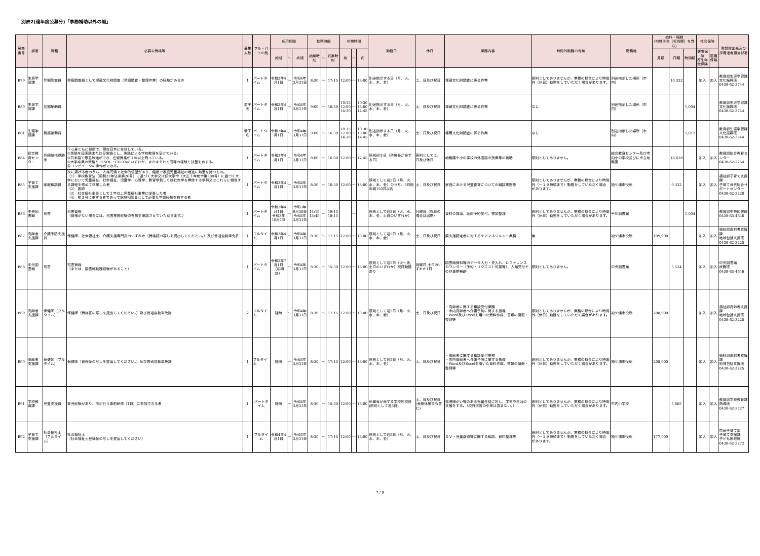別表2(過年度公募分)「事務補助以外の職」
| 募集番号 | 部署 | 職種 | 必要な資格等 | 募集人数 | フル・パートの別 | 任用期間 | | | 勤務時間 | | | 休憩時間 | | | 勤務日 | 休日 | 業務内容 | 時間外勤務の有無 | 勤務地 | 給料・報酬 (地域手当（相当額）を含む) | | | 社会保険 | | 書類提出先及び 採用選考担当部署 |
| --- | --- | --- | --- | --- | --- | --- | --- | --- | --- | --- | --- | --- | --- | --- | --- | --- | --- | --- | --- | --- | --- | --- | --- | --- | --- |
| | | | | | | 始期 | ～ | 終期 | 始業時刻 | ～ | 終業時刻 | 始 | ～ | 終 | | | | | | 月額 | 日額 | 時間額 | 健康保険 厚生年金保険 | 雇用保険 | |
| B79 | 生涯学習課 | 発掘調査員 | 発掘調査員として埋蔵文化財調査（発掘調査・整理作業）の経験がある方 | 1 | パートタイム | 令和3年4月1日 | ～ | 令和4年3月31日 | 8:30 | ～ | 17:15 | 12:00 | ～ | 13:00 | 別途指示する日（月、火、水、木、金） | 土、日及び祝日 | 埋蔵文化財調査に係る作業 | 原則としてありませんが、業務の都合により時間外（休日）勤務をしていただく場合があります。 | 別途指示した場所（市内） | | 10,332 | | 加入 | 加入 | 教育部生涯学習課 文化振興班 0438-62-3744 |
| B80 | 生涯学習課 | 発掘補助員 | | 若干名 | パートタイム | 令和3年4月1日 | ～ | 令和4年3月31日 | 9:00 | ～ | 16:30 | 10:15 12:00 14:30 | ～ | 10:30 13:00 14:45 | 別途指示する日（月、火、水、木、金） | 土、日及び祝日 | 埋蔵文化財調査に係る作業 | なし | 別途指示した場所（市内） | | | 1,004 | | | 教育部生涯学習課 文化振興班 0438-62-3744 |
| B81 | 生涯学習課 | 発掘補助員 | | 若干名 | パートタイム | 令和3年4月1日 | ～ | 令和4年3月31日 | 9:00 | ～ | 16:30 | 10:15 12:00 14:30 | ～ | 10:30 13:00 14:45 | 別途指示する日（月、火、水、木、金） | 土、日及び祝日 | 埋蔵文化財調査に係る作業 | なし | 別途指示した場所（市内） | | | 1,012 | | | 教育部生涯学習課 文化振興班 0438-62-3744 |
| B84 | 総合教育センター | 外国語指導助手 | ①心身ともに健康で、現在日本に在住している。 ②英語を母国語または日常語とし、英語による学校教育を受けている。 ③日本語で意思疎通ができ、在留資格が１年以上残っている。 ④大学卒業の資格とTESOL・CELTAのいずれか、またはそれと同等の経験と技量を有する。 ⑤コンピュータの操作ができる。 | 1 | パートタイム | 令和3年4月1日 | ～ | 令和4年3月31日 | 8:00 | ～ | 16:00 | 12:00 | ～ | 12:45 | 原則週５日（所属長が命ずる日） | 原則として土、日及び休日 | 幼稚園や小中学校の外国語の授業等の補助 | 原則としてありません。 | 総合教育センター及び市内小中学校並びに市立幼稚園 | | 18,628 | | 加入 | 加入 | 教育部総合教育センター 0438-62-2254 |
| B85 | 子育て支援課 | 家庭相談員 | 次に掲げる者のうち、人格円満で社会的信望があり、健康で家庭児童福祉の増進に熱意を持つもの。 （1） 学校教育法（昭和22年法律第26号）に基づく大学又は旧大学令（大正７年勅令第388号）に基づく大学において児童福祉、社会福祉、児童学、心理学、教育学若しくは社会学を専修する学科又はこれらに相当する課程を修めて卒業した者 （2） 医師 （3） 社会福祉主事として２年以上児童福祉事業に従事した者 （4） 前３号に準ずる者であって家庭相談員として必要な学識経験を有する者 | 1 | パートタイム | 令和3年4月1日 | ～ | 令和4年3月31日 | 8:30 | ～ | 16:30 | 12:00 | ～ | 13:00 | 原則として週5日（月、火、水、木、金）のうち、3日間 年間150日以内 | 土、日及び祝日 | 家庭における児童養育についての相談業務等 | 原則としてありませんが、業務の都合により時間外（～１９時頃まで）勤務をしていただく場合があります。 | 袖ケ浦市役所 | | 9,332 | | 加入 | 加入 | 福祉部子育て支援課 子育て世代総合サポートセンター 0438-62-3220 |
| B86 | 中央図書館 | 司書 | 司書資格 （資格がない場合には、司書業務経験の有無を確認させていただきます。） | 1 | パートタイム | 令和3年4月1日 令和3年10月1日 | ～ | 令和3年9月30日 令和4年3月31日 | 14:15 13:45 | ～ | 19:15 18:15 | | ～ | | 原則として週3日（火、水、木、金、土日のいずれか） | 月曜日（祝日の場合は出勤） | 資料の貸出、返却予約受付、書架整理 | 原則としてありませんが、業務の都合により時間外（休日）勤務をしていただく場合があります。 | 平川図書館 | | | 1,004 | | | 教育部中央図書館 0438-63-4646 |
| B87 | 高齢者支援課 | 介護予防支援員 | 保健師、社会福祉士、介護支援専門員のいずれか（資格証の写しを提出してください。）及び普通自動車免許 | 1 | フルタイム | 令和3年4月1日 | ～ | 令和4年3月31日 | 8:30 | ～ | 17:15 | 12:00 | ～ | 13:00 | 原則として週5日（月、火、水、木、金） | 土、日及び祝日 | 要支援認定者に対するケアマネジメント業務 | 無 | 袖ケ浦市役所 | 199,900 | | | 加入 | 加入 | 福祉部高齢者支援課 地域包括支援班 0438-62-3225 |
| B88 | 中央図書館 | 司書 | 司書資格 （または、図書館勤務経験があること） | 1 | パートタイム | 令和3年7月1日 （応相談） | ～ | 令和4年3月31日 | 8:30 | ～ | 15:30 | 12:00 | ～ | 13:00 | 原則として週5日（火～金,土日のいずれか）祝日勤務あり | 月曜日,土日のいずれか1日 | 図書館資料等のデータ入力・受入れ、レファレンスカウンター（予約・リクエスト処理等）、入館受付その他事務補助 | 原則としてありません。 | 中央図書館 | | 5,524 | | 加入 | 加入 | 中央図書館 庶務班 0438-63-4646 |
| B89 | 高齢者支援課 | 保健師（フルタイム） | 保健師（資格証の写しを提出してください。）及び普通自動車免許 | 2 | フルタイム | 随時 | ～ | 令和4年3月31日 | 8:30 | ～ | 17:15 | 12:00 | ～ | 13:00 | 原則として週5日（月、火、水、木、金） | 土、日及び祝日 | ・高齢者に関する相談受付業務 ・市内高齢者へ介護予防に関する指導 ・Word及びExcelを用いた資料作成、書類の偏冊・整理等 | 原則としてありませんが、業務の都合により時間外（休日）勤務をしていただく場合があります。 | 袖ケ浦市役所 | 208,900 | | | 加入 | 加入 | 福祉部高齢者支援課 地域包括支援班 0438-62-3225 |
| B90 | 高齢者支援課 | 保健師（フルタイム） | 保健師（資格証の写しを提出してください。）及び普通自動車免許 | 1 | フルタイム | 随時 | ～ | 令和4年3月31日 | 8:30 | ～ | 17:15 | 12:00 | ～ | 13:00 | 原則として週5日（月、火、水、木、金） | 土、日及び祝日 | ・高齢者に関する相談受付業務 ・市内高齢者へ介護予防に関する指導 ・Word及びExcelを用いた資料作成、書類の偏冊・整理等 | 原則としてありませんが、業務の都合により時間外（休日）勤務をしていただく場合があります。 | 袖ケ浦市役所 | 208,900 | | | 加入 | 加入 | 福祉部高齢者支援課 地域包括支援班 0438-62-3225 |
| B91 | 学校教育課 | 児童支援員 | 育児経験があり、市が行う事前研修（1日）に参加できる者 | 1 | パートタイム | 随時 | ～ | 令和4年3月31日 | 8:30 | ～ | 15:30 | 12:00 | ～ | 13:00 | 所属長が命ずる学校開校日(原則として週5日) | 土、日及び祝日(長期休業日も含む) | 発達障がい等のある児童生徒に対し、学習や生活の支援をする。（校外学習の引率は含まない。） | 原則としてありませんが、業務の都合により時間外（休日）勤務をしていただく場合があります。 | 市内小学校 | | 5,865 | | 加入 | 加入 | 教育部学校教育課 指導班 0438-62-3727 |
| B92 | 子育て支援課 | 社会福祉士（フルタイム） | 社会福祉士 （社会福祉士登録証の写しを提出してください） | 1 | フルタイム | 令和4年4月1日 | ～ | 令和5年3月31日 | 8:30 | ～ | 17:15 | 12:00 | ～ | 13:00 | 原則として週5日（月、火、水、木、金） | 土、日及び祝日 | ＤＶ・児童虐待等に関する相談、資料整理等 | 原則としてありませんが、業務の都合により時間外（～１９時頃まで）勤務をしていただく場合があります。 | 袖ケ浦市役所 | 177,000 | | | 加入 | 加入 | 市民子育て部 子育て支援課 子ども家庭班 0438-62-3272 |
7 / 9